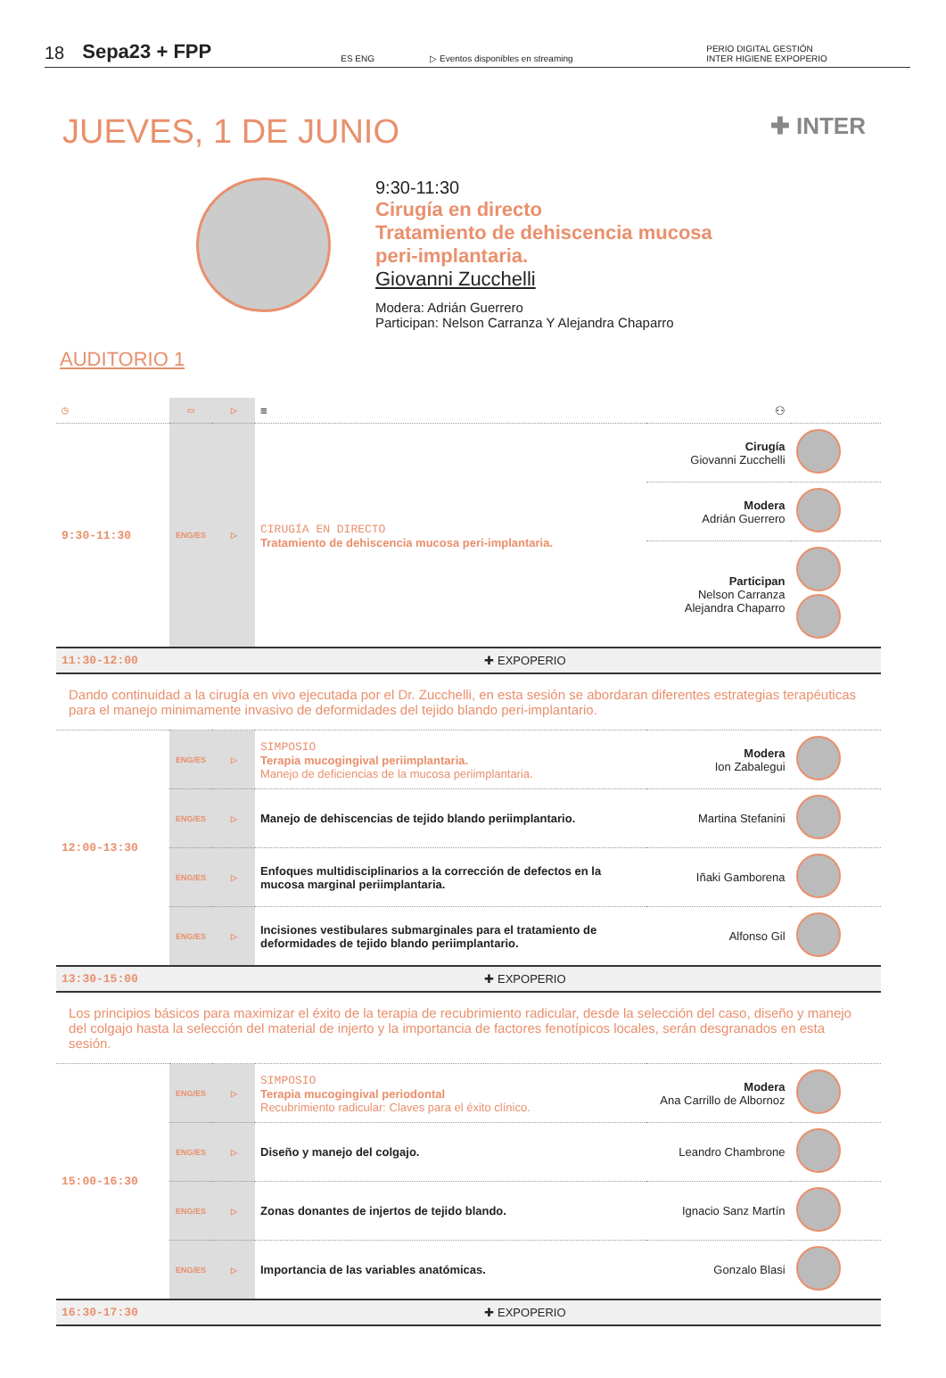18 Sepa23 + FPP ES ENG ▷ Eventos disponibles en streaming PERIO DIGITAL GESTIÓN
INTER HIGIENE EXPOPERIO
JUEVES, 1 DE JUNIO ✚ INTER
9:30-11:30
Cirugía en directo
Tratamiento de dehiscencia mucosa
peri-implantaria.
Giovanni Zucchelli
Modera: Adrián Guerrero
Participan: Nelson Carranza Y Alejandra Chaparro
AUDITORIO 1
| ◷ | ▭ | ▷ | ≡ | ⚇ | |
| 9:30-11:30 | ENG/ES | ▷ | CIRUGÍA EN DIRECTO Tratamiento de dehiscencia mucosa peri-implantaria. | Cirugía Giovanni Zucchelli | |
| | | | | Modera Adrián Guerrero | |
| | | | | Participan Nelson Carranza Alejandra Chaparro | |
| 11:30-12:00 | ✚ EXPOPERIO | | | | |
| Dando continuidad a la cirugía en vivo ejecutada por el Dr. Zucchelli, en esta sesión se abordaran diferentes estrategias terapéuticas para el manejo minimamente invasivo de deformidades del tejido blando peri-implantario. | | | | | |
| 12:00-13:30 | ENG/ES | ▷ | SIMPOSIO Terapia mucogingival periimplantaria. Manejo de deficiencias de la mucosa periimplantaria. | Modera Ion Zabalegui | |
| | ENG/ES | ▷ | Manejo de dehiscencias de tejido blando periimplantario. | Martina Stefanini | |
| | ENG/ES | ▷ | Enfoques multidisciplinarios a la corrección de defectos en la mucosa marginal periimplantaria. | Iñaki Gamborena | |
| | ENG/ES | ▷ | Incisiones vestibulares submarginales para el tratamiento de deformidades de tejido blando periimplantario. | Alfonso Gil | |
| 13:30-15:00 | ✚ EXPOPERIO | | | | |
| Los principios básicos para maximizar el éxito de la terapia de recubrimiento radicular, desde la selección del caso, diseño y manejo del colgajo hasta la selección del material de injerto y la importancia de factores fenotípicos locales, serán desgranados en esta sesión. | | | | | |
| 15:00-16:30 | ENG/ES | ▷ | SIMPOSIO Terapia mucogingival periodontal Recubrimiento radicular: Claves para el éxito clínico. | Modera Ana Carrillo de Albornoz | |
| | ENG/ES | ▷ | Diseño y manejo del colgajo. | Leandro Chambrone | |
| | ENG/ES | ▷ | Zonas donantes de injertos de tejido blando. | Ignacio Sanz Martín | |
| | ENG/ES | ▷ | Importancia de las variables anatómicas. | Gonzalo Blasi | |
| 16:30-17:30 | ✚ EXPOPERIO | | | | |